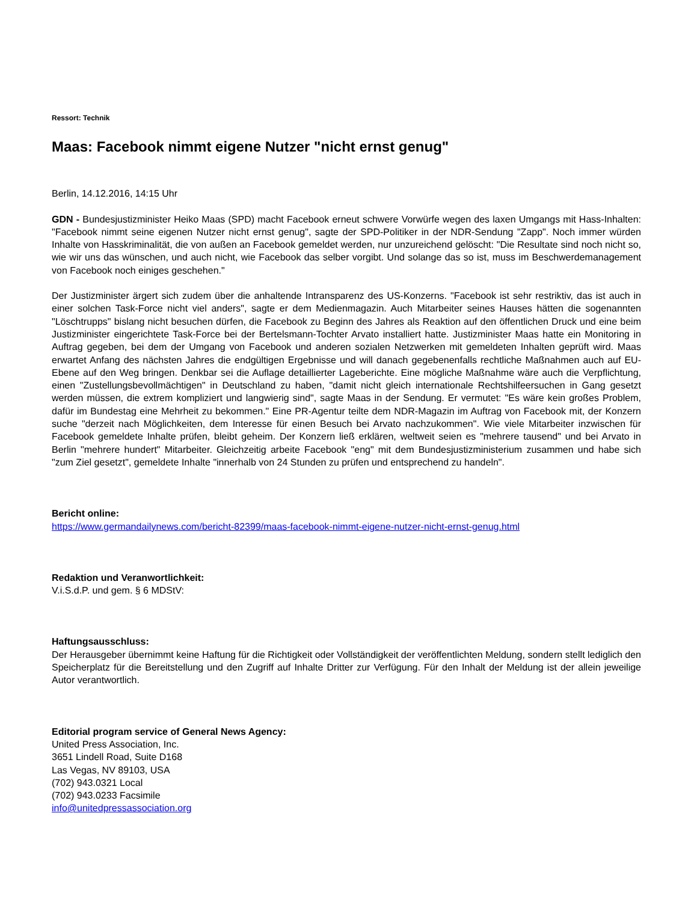Ressort: Technik
Maas: Facebook nimmt eigene Nutzer "nicht ernst genug"
Berlin, 14.12.2016, 14:15 Uhr
GDN - Bundesjustizminister Heiko Maas (SPD) macht Facebook erneut schwere Vorwürfe wegen des laxen Umgangs mit Hass-Inhalten: "Facebook nimmt seine eigenen Nutzer nicht ernst genug", sagte der SPD-Politiker in der NDR-Sendung "Zapp". Noch immer würden Inhalte von Hasskriminalität, die von außen an Facebook gemeldet werden, nur unzureichend gelöscht: "Die Resultate sind noch nicht so, wie wir uns das wünschen, und auch nicht, wie Facebook das selber vorgibt. Und solange das so ist, muss im Beschwerdemanagement von Facebook noch einiges geschehen."
Der Justizminister ärgert sich zudem über die anhaltende Intransparenz des US-Konzerns. "Facebook ist sehr restriktiv, das ist auch in einer solchen Task-Force nicht viel anders", sagte er dem Medienmagazin. Auch Mitarbeiter seines Hauses hätten die sogenannten "Löschtrupps" bislang nicht besuchen dürfen, die Facebook zu Beginn des Jahres als Reaktion auf den öffentlichen Druck und eine beim Justizminister eingerichtete Task-Force bei der Bertelsmann-Tochter Arvato installiert hatte. Justizminister Maas hatte ein Monitoring in Auftrag gegeben, bei dem der Umgang von Facebook und anderen sozialen Netzwerken mit gemeldeten Inhalten geprüft wird. Maas erwartet Anfang des nächsten Jahres die endgültigen Ergebnisse und will danach gegebenenfalls rechtliche Maßnahmen auch auf EU-Ebene auf den Weg bringen. Denkbar sei die Auflage detaillierter Lageberichte. Eine mögliche Maßnahme wäre auch die Verpflichtung, einen "Zustellungsbevollmächtigen" in Deutschland zu haben, "damit nicht gleich internationale Rechtshilfeersuchen in Gang gesetzt werden müssen, die extrem kompliziert und langwierig sind", sagte Maas in der Sendung. Er vermutet: "Es wäre kein großes Problem, dafür im Bundestag eine Mehrheit zu bekommen." Eine PR-Agentur teilte dem NDR-Magazin im Auftrag von Facebook mit, der Konzern suche "derzeit nach Möglichkeiten, dem Interesse für einen Besuch bei Arvato nachzukommen". Wie viele Mitarbeiter inzwischen für Facebook gemeldete Inhalte prüfen, bleibt geheim. Der Konzern ließ erklären, weltweit seien es "mehrere tausend" und bei Arvato in Berlin "mehrere hundert" Mitarbeiter. Gleichzeitig arbeite Facebook "eng" mit dem Bundesjustizministerium zusammen und habe sich "zum Ziel gesetzt", gemeldete Inhalte "innerhalb von 24 Stunden zu prüfen und entsprechend zu handeln".
Bericht online:
https://www.germandailynews.com/bericht-82399/maas-facebook-nimmt-eigene-nutzer-nicht-ernst-genug.html
Redaktion und Veranwortlichkeit:
V.i.S.d.P. und gem. § 6 MDStV:
Haftungsausschluss:
Der Herausgeber übernimmt keine Haftung für die Richtigkeit oder Vollständigkeit der veröffentlichten Meldung, sondern stellt lediglich den Speicherplatz für die Bereitstellung und den Zugriff auf Inhalte Dritter zur Verfügung. Für den Inhalt der Meldung ist der allein jeweilige Autor verantwortlich.
Editorial program service of General News Agency:
United Press Association, Inc.
3651 Lindell Road, Suite D168
Las Vegas, NV 89103, USA
(702) 943.0321 Local
(702) 943.0233 Facsimile
info@unitedpressassociation.org